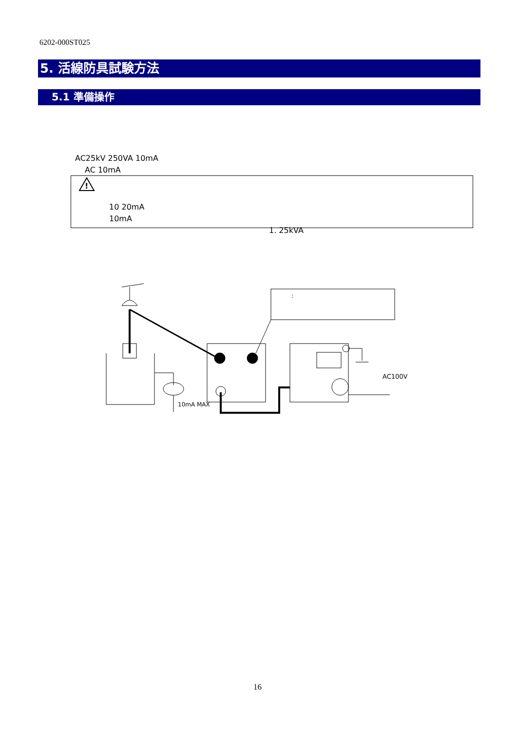6202-000ST025
5. 活線防具試験方法
5.1 準備操作
AC25kV 250VA 10mA
AC 10mA
!
10 20mA
10mA
1. 25kVA
AC100V
10mA MAX
:
16